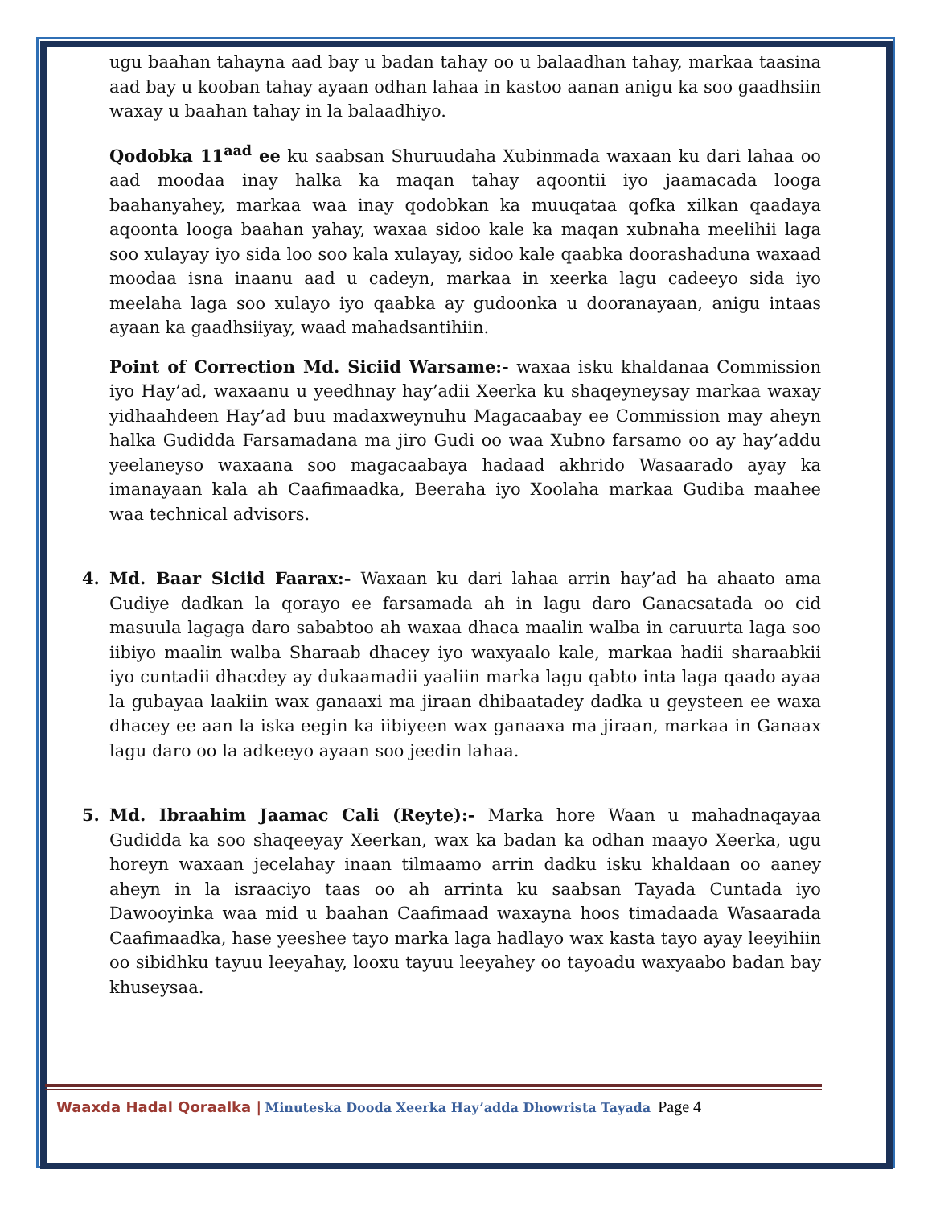ugu baahan tahayna aad bay u badan tahay oo u balaadhan tahay, markaa taasina aad bay u kooban tahay ayaan odhan lahaa in kastoo aanan anigu ka soo gaadhsiin waxay u baahan tahay in la balaadhiyo.
Qodobka 11<sup>aad</sup> ee ku saabsan Shuruudaha Xubinmada waxaan ku dari lahaa oo aad moodaa inay halka ka maqan tahay aqoontii iyo jaamacada looga baahanyahey, markaa waa inay qodobkan ka muuqataa qofka xilkan qaadaya aqoonta looga baahan yahay, waxaa sidoo kale ka maqan xubnaha meelihii laga soo xulayay iyo sida loo soo kala xulayay, sidoo kale qaabka doorashaduna waxaad moodaa isna inaanu aad u cadeyn, markaa in xeerka lagu cadeeyo sida iyo meelaha laga soo xulayo iyo qaabka ay gudoonka u dooranayaan, anigu intaas ayaan ka gaadhsiiyay, waad mahadsantihiin.
Point of Correction Md. Siciid Warsame:- waxaa isku khaldanaa Commission iyo Hay’ad, waxaanu u yeedhnay hay’adii Xeerka ku shaqeyneysay markaa waxay yidhaahdeen Hay’ad buu madaxweynuhu Magacaabay ee Commission may aheyn halka Gudidda Farsamadana ma jiro Gudi oo waa Xubno farsamo oo ay hay’addu yeelaneyso waxaana soo magacaabaya hadaad akhrido Wasaarado ayay ka imanayaan kala ah Caafimaadka, Beeraha iyo Xoolaha markaa Gudiba maahee waa technical advisors.
4. Md. Baar Siciid Faarax:- Waxaan ku dari lahaa arrin hay’ad ha ahaato ama Gudiye dadkan la qorayo ee farsamada ah in lagu daro Ganacsatada oo cid masuula lagaga daro sababtoo ah waxaa dhaca maalin walba in caruurta laga soo iibiyo maalin walba Sharaab dhacey iyo waxyaalo kale, markaa hadii sharaabkii iyo cuntadii dhacdey ay dukaamadii yaaliin marka lagu qabto inta laga qaado ayaa la gubayaa laakiin wax ganaaxi ma jiraan dhibaatadey dadka u geysteen ee waxa dhacey ee aan la iska eegin ka iibiyeen wax ganaaxa ma jiraan, markaa in Ganaax lagu daro oo la adkeeyo ayaan soo jeedin lahaa.
5. Md. Ibraahim Jaamac Cali (Reyte):- Marka hore Waan u mahadnaqayaa Gudidda ka soo shaqeeyay Xeerkan, wax ka badan ka odhan maayo Xeerka, ugu horeyn waxaan jecelahay inaan tilmaamo arrin dadku isku khaldaan oo aaney aheyn in la israaciyo taas oo ah arrinta ku saabsan Tayada Cuntada iyo Dawooyinka waa mid u baahan Caafimaad waxayna hoos timadaada Wasaarada Caafimaadka, hase yeeshee tayo marka laga hadlayo wax kasta tayo ayay leeyihiin oo sibidhku tayuu leeyahay, looxu tayuu leeyahey oo tayoadu waxyaabo badan bay khuseysaa.
Waaxda Hadal Qoraalka | Minuteska Dooda Xeerka Hay’adda Dhowrista Tayada Page 4